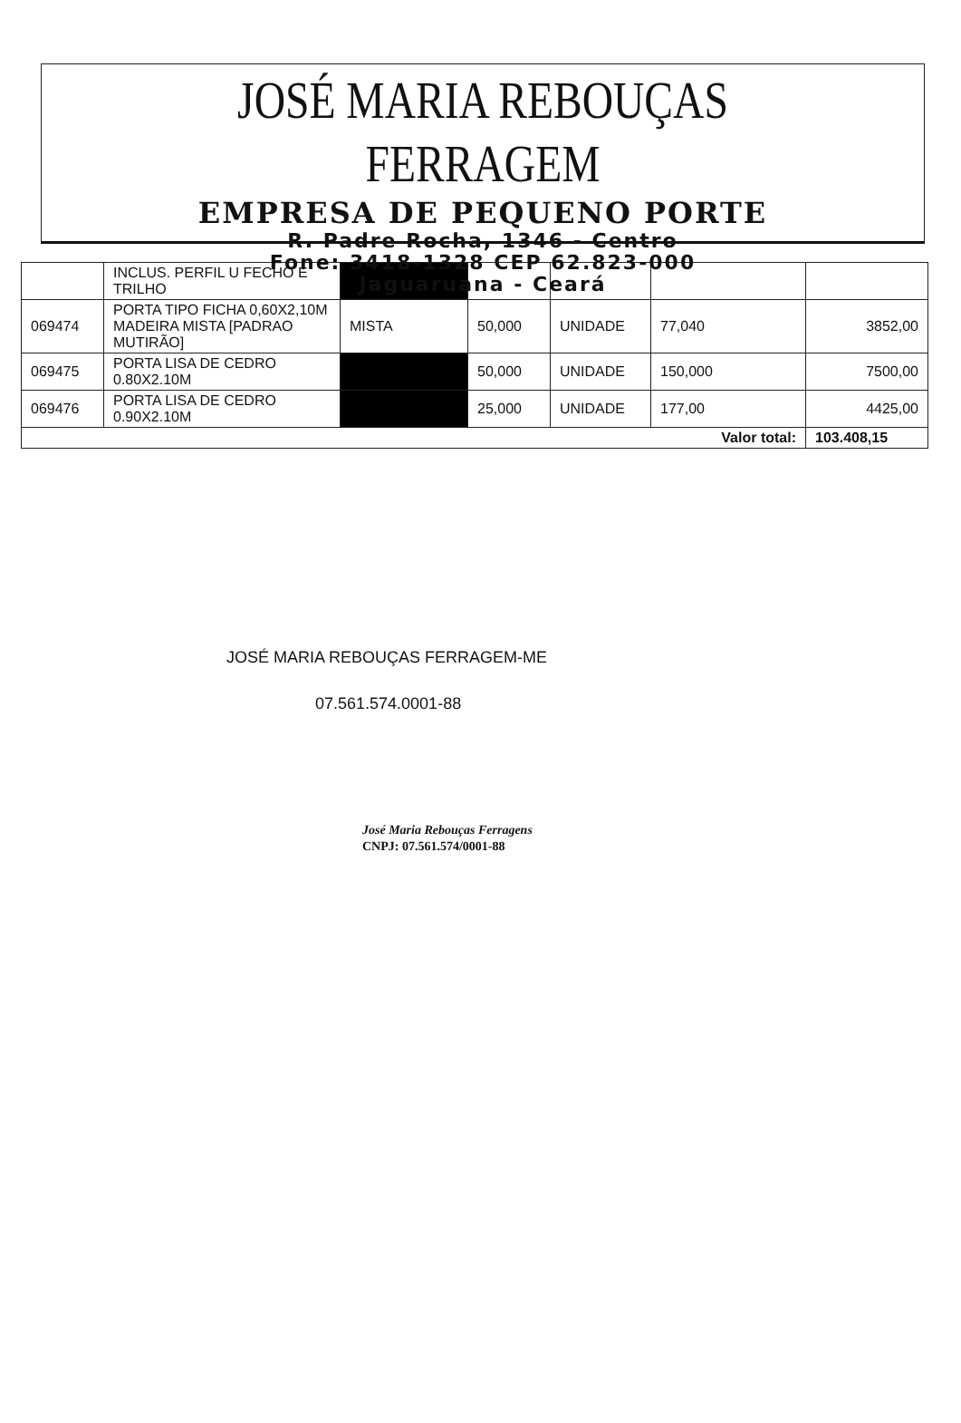JOSÉ MARIA REBOUÇAS FERRAGEM
EMPRESA DE PEQUENO PORTE
R. Padre Rocha, 1346 - Centro
Fone: 3418-1328 CEP 62.823-000
Jaguaruana - Ceará
| | INCLUS. PERFIL U FECHO E TRILHO | | | | | |
| 069474 | PORTA TIPO FICHA 0,60X2,10M MADEIRA MISTA [PADRAO MUTIRÃO] | MISTA | 50,000 | UNIDADE | 77,040 | 3852,00 |
| 069475 | PORTA LISA DE CEDRO 0.80X2.10M | | 50,000 | UNIDADE | 150,000 | 7500,00 |
| 069476 | PORTA LISA DE CEDRO 0.90X2.10M | | 25,000 | UNIDADE | 177,00 | 4425,00 |
| Valor total: | | | | | | 103.408,15 |
JOSÉ MARIA REBOUÇAS FERRAGEM-ME
07.561.574.0001-88
José Maria Rebouças Ferragens
CNPJ: 07.561.574/0001-88